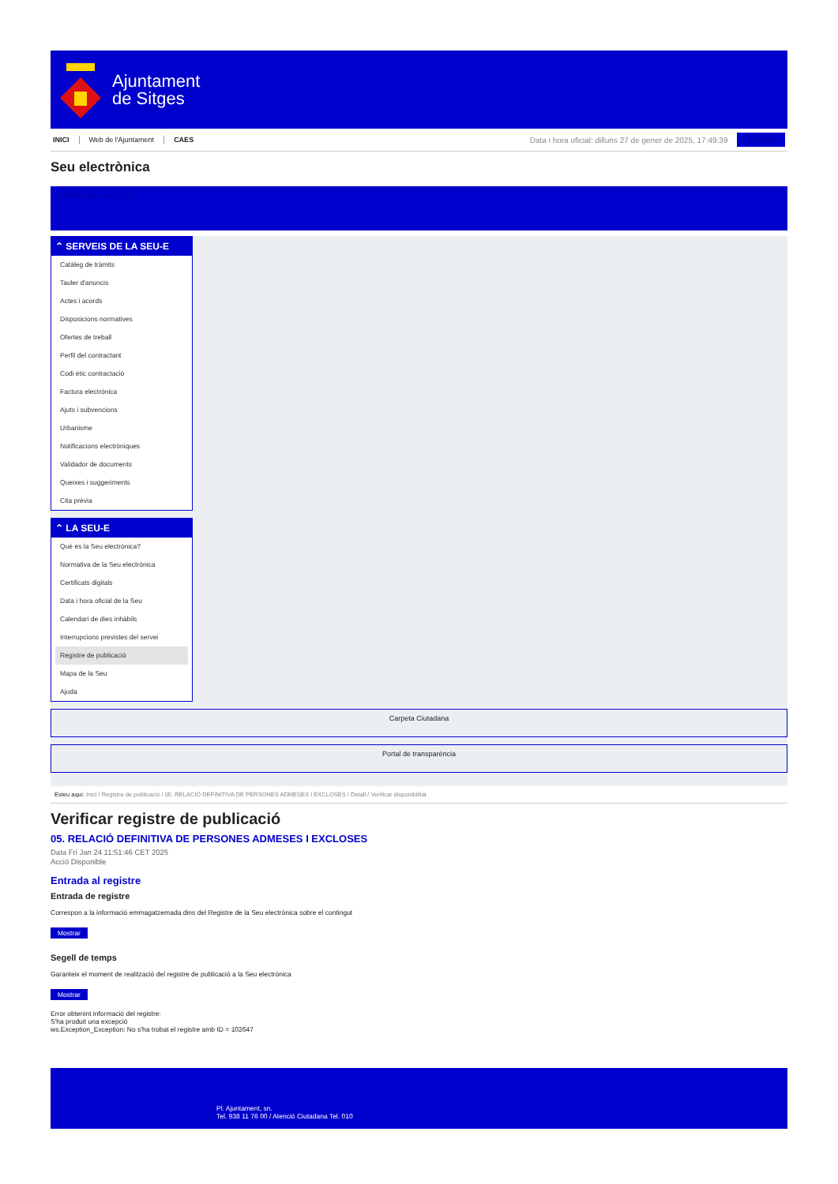Ajuntament
de Sitges
INICI Web de l'Ajuntament CAES
Data i hora oficial: dilluns 27 de gener de 2025, 17:49:39
Sincronitza
Seu electrònica
Obtenir còpia autèntica
⌃ SERVEIS DE LA SEU-E
Catàleg de tràmits
Tauler d'anuncis
Actes i acords
Disposicions normatives
Ofertes de treball
Perfil del contractant
Codi ètic contractació
Factura electrònica
Ajuts i subvencions
Urbanisme
Notificacions electròniques
Validador de documents
Queixes i suggeriments
Cita prèvia
⌃ LA SEU-E
Què és la Seu electrònica?
Normativa de la Seu electrònica
Certificats digitals
Data i hora oficial de la Seu
Calendari de dies inhàbils
Interrupcions previstes del servei
Registre de publicació
Mapa de la Seu
Ajuda
Carpeta Ciutadana
Portal de transparència
Esteu aquí: Inici / Registre de publicació / 05. RELACIÓ DEFINITIVA DE PERSONES ADMESES I EXCLOSES / Detall / Verificar disponibilitat
Verificar registre de publicació
05. RELACIÓ DEFINITIVA DE PERSONES ADMESES I EXCLOSES
Data Fri Jan 24 11:51:46 CET 2025
Acció Disponible
Entrada al registre
Entrada de registre
Correspon a la informació emmagatzemada dins del Registre de la Seu electrònica sobre el contingut
Mostrar
Segell de temps
Garanteix el moment de realització del registre de publicació a la Seu electrònica
Mostrar
Error obtenint informació del registre:
S'ha produit una excepció
ws.Exception_Exception: No s'ha trobat el registre amb ID = 102647
Pl. Ajuntament, sn.
Tel. 938 11 76 00 / Atenció Ciutadana Tel. 010